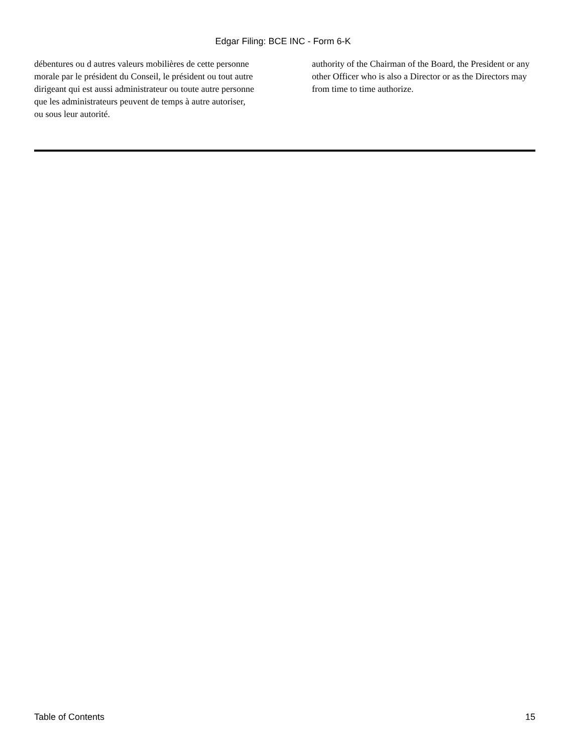Edgar Filing: BCE INC - Form 6-K
débentures ou d autres valeurs mobilières de cette personne morale par le président du Conseil, le président ou tout autre dirigeant qui est aussi administrateur ou toute autre personne que les administrateurs peuvent de temps à autre autoriser, ou sous leur autorité.
authority of the Chairman of the Board, the President or any other Officer who is also a Director or as the Directors may from time to time authorize.
Table of Contents 15